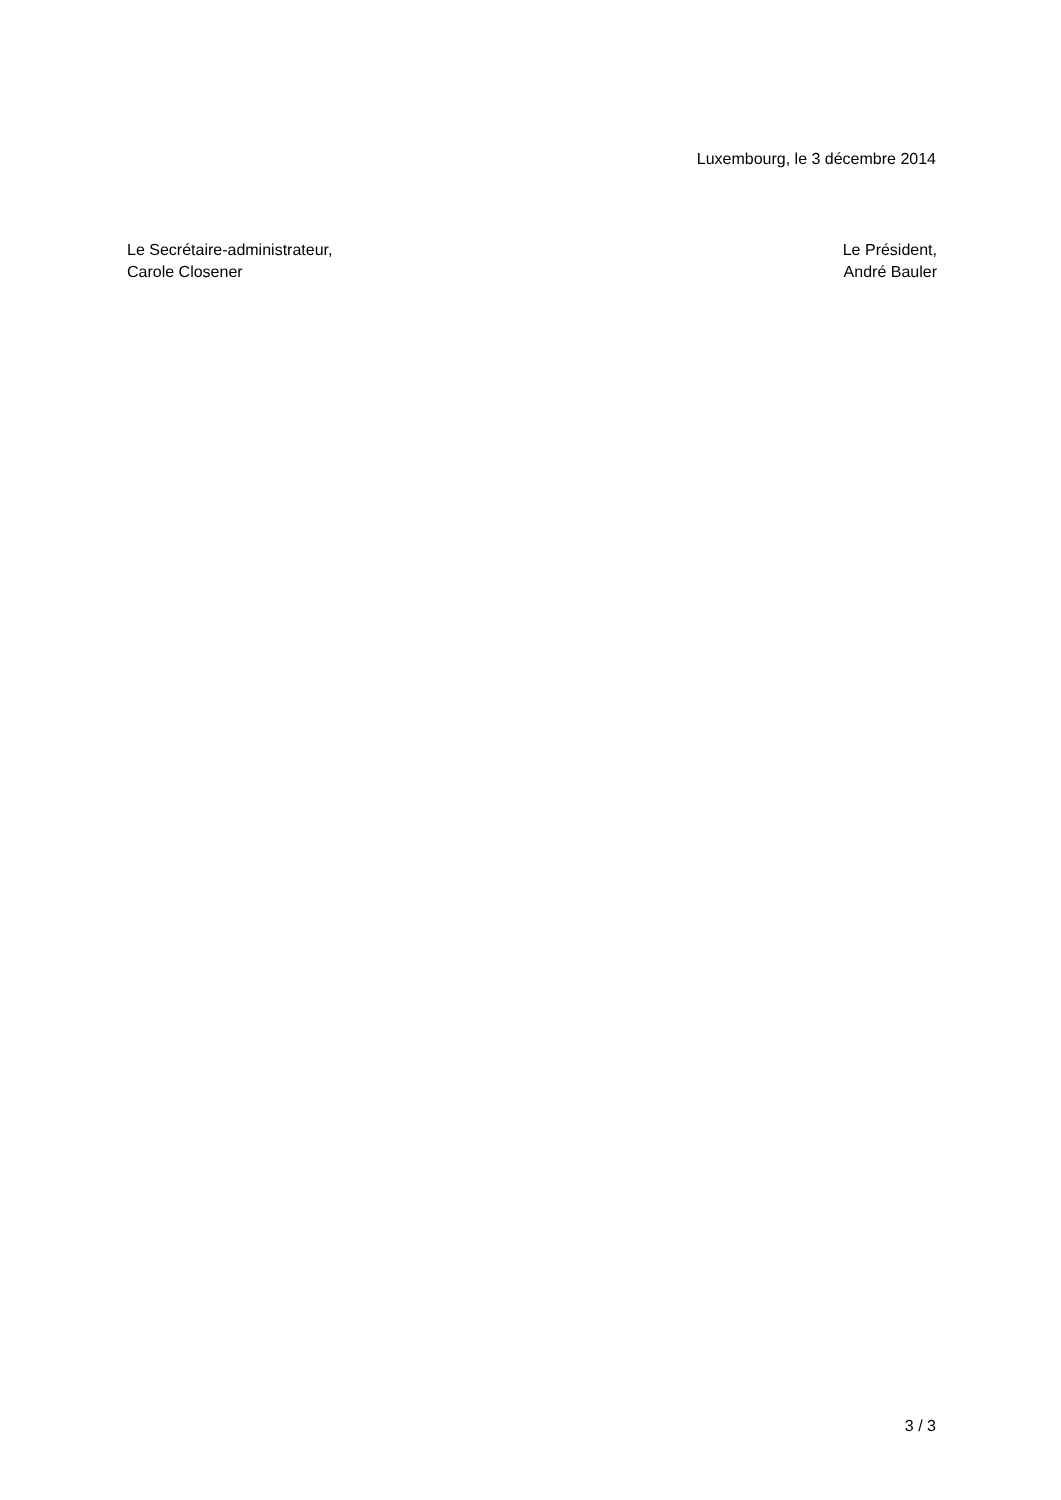Luxembourg, le 3 décembre 2014
Le Secrétaire-administrateur,
Carole Closener
Le Président,
André Bauler
3 / 3